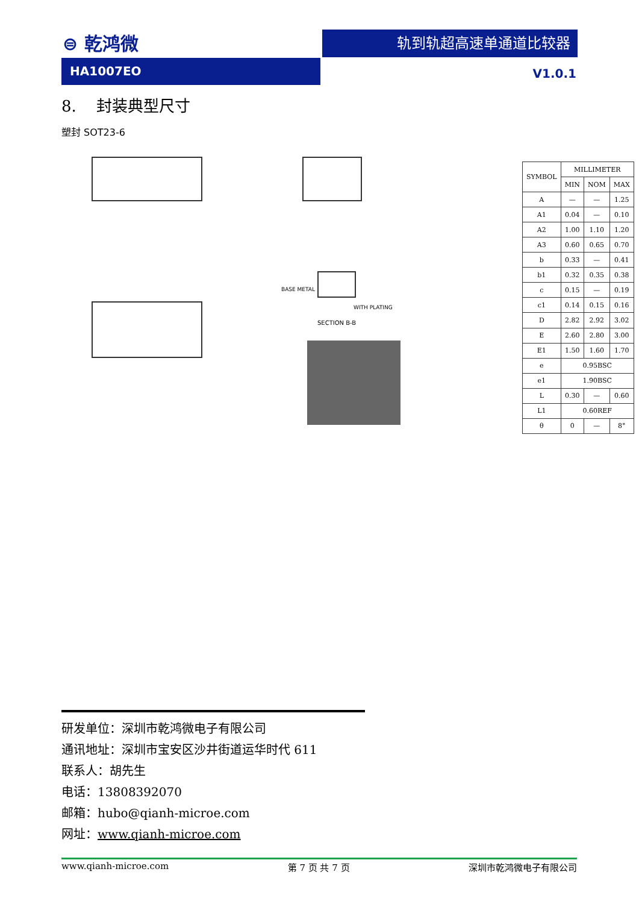⊜ 乾鸿微 轨到轨超高速单通道比较器
HA1007EO
V1.0.1
8. 封装典型尺寸
塑封 SOT23-6
BASE METAL
WITH PLATING
SECTION B-B
| SYMBOL | MILLIMETER | | |
| --- | --- | --- | --- |
| | MIN | NOM | MAX |
| A | — | — | 1.25 |
| A1 | 0.04 | — | 0.10 |
| A2 | 1.00 | 1.10 | 1.20 |
| A3 | 0.60 | 0.65 | 0.70 |
| b | 0.33 | — | 0.41 |
| b1 | 0.32 | 0.35 | 0.38 |
| c | 0.15 | — | 0.19 |
| c1 | 0.14 | 0.15 | 0.16 |
| D | 2.82 | 2.92 | 3.02 |
| E | 2.60 | 2.80 | 3.00 |
| E1 | 1.50 | 1.60 | 1.70 |
| e | 0.95BSC | | |
| e1 | 1.90BSC | | |
| L | 0.30 | — | 0.60 |
| L1 | 0.60REF | | |
| θ | 0 | — | 8° |
研发单位：深圳市乾鸿微电子有限公司
通讯地址：深圳市宝安区沙井街道运华时代 611
联系人：胡先生
电话：13808392070
邮箱：hubo@qianh-microe.com
网址：www.qianh-microe.com
www.qianh-microe.com 第 7 页 共 7 页 深圳市乾鸿微电子有限公司